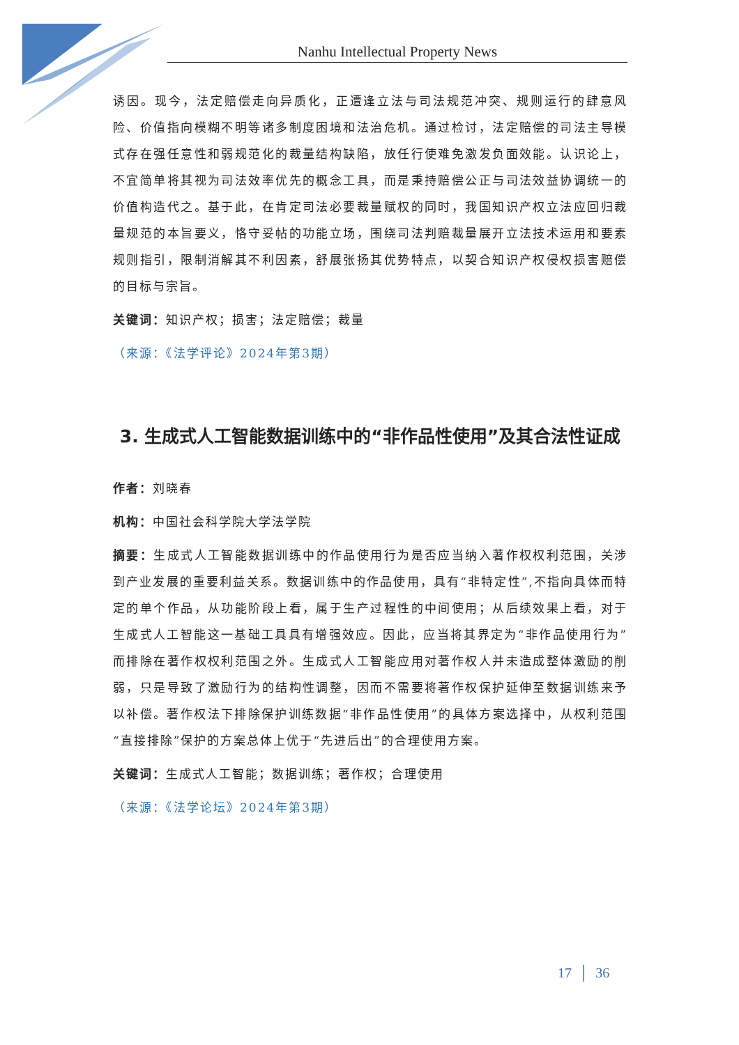Nanhu Intellectual Property News
诱因。现今，法定赔偿走向异质化，正遭逢立法与司法规范冲突、规则运行的肆意风险、价值指向模糊不明等诸多制度困境和法治危机。通过检讨，法定赔偿的司法主导模式存在强任意性和弱规范化的裁量结构缺陷，放任行使难免激发负面效能。认识论上，不宜简单将其视为司法效率优先的概念工具，而是秉持赔偿公正与司法效益协调统一的价值构造代之。基于此，在肯定司法必要裁量赋权的同时，我国知识产权立法应回归裁量规范的本旨要义，恪守妥帖的功能立场，围绕司法判赔裁量展开立法技术运用和要素规则指引，限制消解其不利因素，舒展张扬其优势特点，以契合知识产权侵权损害赔偿的目标与宗旨。
关键词：知识产权；损害；法定赔偿；裁量
（来源：《法学评论》2024年第3期）
3. 生成式人工智能数据训练中的“非作品性使用”及其合法性证成
作者：刘晓春
机构：中国社会科学院大学法学院
摘要：生成式人工智能数据训练中的作品使用行为是否应当纳入著作权权利范围，关涉到产业发展的重要利益关系。数据训练中的作品使用，具有“非特定性”,不指向具体而特定的单个作品，从功能阶段上看，属于生产过程性的中间使用；从后续效果上看，对于生成式人工智能这一基础工具具有增强效应。因此，应当将其界定为“非作品使用行为”而排除在著作权权利范围之外。生成式人工智能应用对著作权人并未造成整体激励的削弱，只是导致了激励行为的结构性调整，因而不需要将著作权保护延伸至数据训练来予以补偿。著作权法下排除保护训练数据“非作品性使用”的具体方案选择中，从权利范围“直接排除”保护的方案总体上优于“先进后出”的合理使用方案。
关键词：生成式人工智能；数据训练；著作权；合理使用
（来源：《法学论坛》2024年第3期）
17 │ 36